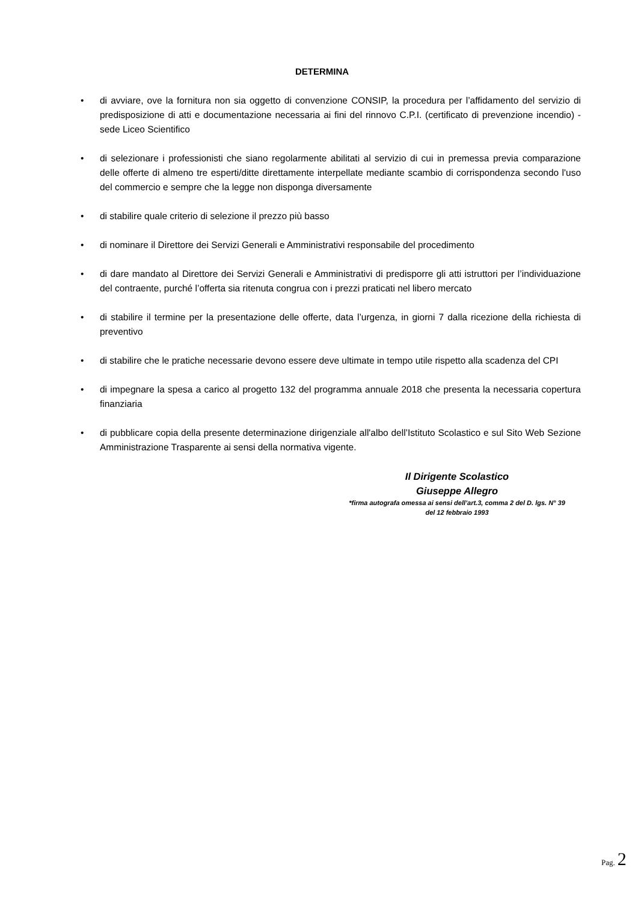DETERMINA
• di avviare, ove la fornitura non sia oggetto di convenzione CONSIP, la procedura per l’affidamento del servizio di predisposizione di atti e documentazione necessaria ai fini del rinnovo C.P.I. (certificato di prevenzione incendio) - sede Liceo Scientifico
• di selezionare i professionisti che siano regolarmente abilitati al servizio di cui in premessa previa comparazione delle offerte di almeno tre esperti/ditte direttamente interpellate mediante scambio di corrispondenza secondo l'uso del commercio e sempre che la legge non disponga diversamente
• di stabilire quale criterio di selezione il prezzo più basso
• di nominare il Direttore dei Servizi Generali e Amministrativi responsabile del procedimento
• di dare mandato al Direttore dei Servizi Generali e Amministrativi di predisporre gli atti istruttori per l’individuazione del contraente, purché l’offerta sia ritenuta congrua con i prezzi praticati nel libero mercato
• di stabilire il termine per la presentazione delle offerte, data l’urgenza, in giorni 7 dalla ricezione della richiesta di preventivo
• di stabilire che le pratiche necessarie devono essere deve ultimate in tempo utile rispetto alla scadenza del CPI
• di impegnare la spesa a carico al progetto 132 del programma annuale 2018 che presenta la necessaria copertura finanziaria
• di pubblicare copia della presente determinazione dirigenziale all'albo dell’Istituto Scolastico e sul Sito Web Sezione Amministrazione Trasparente ai sensi della normativa vigente.
Il Dirigente Scolastico
Giuseppe Allegro
*firma autografa omessa ai sensi dell’art.3, comma 2 del D. lgs. N° 39
del 12 febbraio 1993
Pag. 2